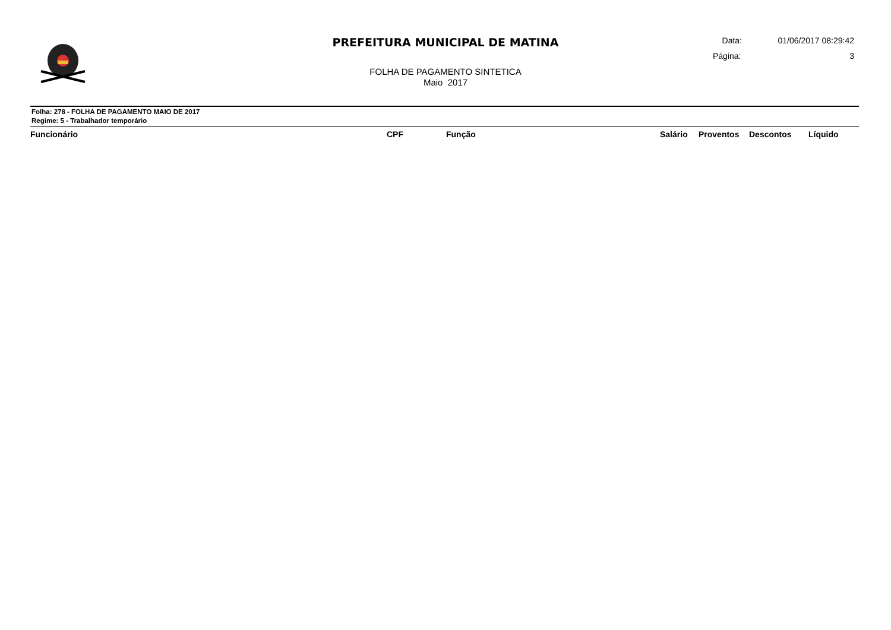PREFEITURA MUNICIPAL DE MATINA
FOLHA DE PAGAMENTO SINTETICA
Maio 2017
Data: 01/06/2017 08:29:42
Página: 3
Folha: 278 - FOLHA DE PAGAMENTO MAIO DE 2017
Regime: 5 - Trabalhador temporário
| Funcionário | CPF | Função | Salário | Proventos | Descontos | Líquido |
| --- | --- | --- | --- | --- | --- | --- |